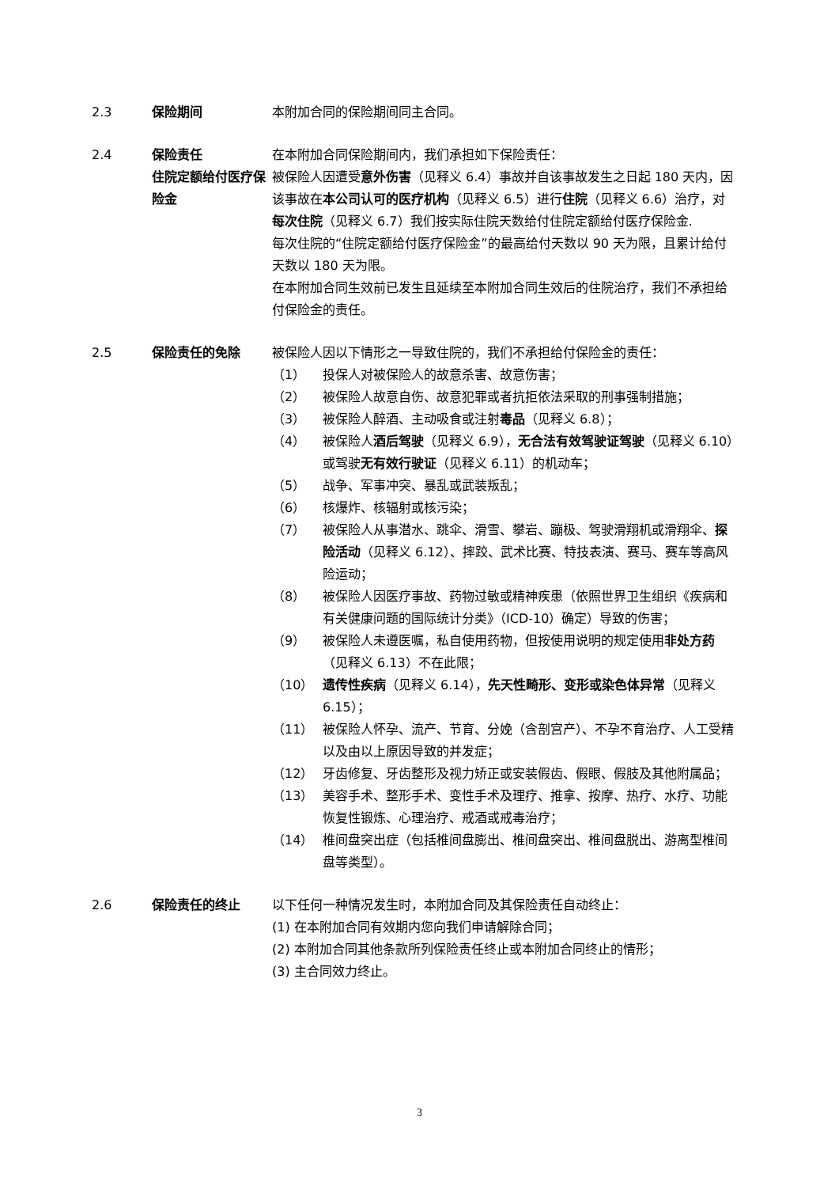2.3 保险期间 本附加合同的保险期间同主合同。
2.4 保险责任
住院定额给付医疗保险金
在本附加合同保险期间内，我们承担如下保险责任：
被保险人因遭受意外伤害（见释义 6.4）事故并自该事故发生之日起 180 天内，因该事故在本公司认可的医疗机构（见释义 6.5）进行住院（见释义 6.6）治疗，对每次住院（见释义 6.7）我们按实际住院天数给付住院定额给付医疗保险金.
每次住院的“住院定额给付医疗保险金”的最高给付天数以 90 天为限，且累计给付天数以 180 天为限。
在本附加合同生效前已发生且延续至本附加合同生效后的住院治疗，我们不承担给付保险金的责任。
2.5 保险责任的免除 被保险人因以下情形之一导致住院的，我们不承担给付保险金的责任：
（1） 投保人对被保险人的故意杀害、故意伤害；
（2） 被保险人故意自伤、故意犯罪或者抗拒依法采取的刑事强制措施；
（3） 被保险人醉酒、主动吸食或注射毒品（见释义 6.8）；
（4） 被保险人酒后驾驶（见释义 6.9），无合法有效驾驶证驾驶（见释义 6.10）或驾驶无有效行驶证（见释义 6.11）的机动车；
（5） 战争、军事冲突、暴乱或武装叛乱；
（6） 核爆炸、核辐射或核污染；
（7） 被保险人从事潜水、跳伞、滑雪、攀岩、蹦极、驾驶滑翔机或滑翔伞、探险活动（见释义 6.12）、摔跤、武术比赛、特技表演、赛马、赛车等高风险运动；
（8） 被保险人因医疗事故、药物过敏或精神疾患（依照世界卫生组织《疾病和有关健康问题的国际统计分类》（ICD-10）确定）导致的伤害；
（9） 被保险人未遵医嘱，私自使用药物，但按使用说明的规定使用非处方药（见释义 6.13）不在此限；
（10） 遗传性疾病（见释义 6.14），先天性畸形、变形或染色体异常（见释义 6.15）；
（11） 被保险人怀孕、流产、节育、分娩（含剖宫产）、不孕不育治疗、人工受精以及由以上原因导致的并发症；
（12） 牙齿修复、牙齿整形及视力矫正或安装假齿、假眼、假肢及其他附属品；
（13） 美容手术、整形手术、变性手术及理疗、推拿、按摩、热疗、水疗、功能恢复性锻炼、心理治疗、戒酒或戒毒治疗；
（14） 椎间盘突出症（包括椎间盘膨出、椎间盘突出、椎间盘脱出、游离型椎间盘等类型）。
2.6 保险责任的终止 以下任何一种情况发生时，本附加合同及其保险责任自动终止：
(1) 在本附加合同有效期内您向我们申请解除合同；
(2) 本附加合同其他条款所列保险责任终止或本附加合同终止的情形；
(3) 主合同效力终止。
3